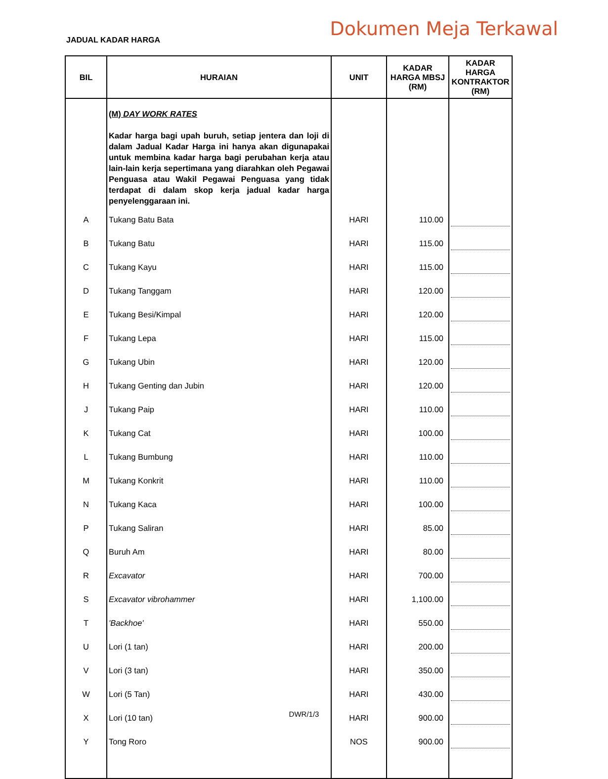JADUAL KADAR HARGA
Dokumen Meja Terkawal
| BIL | HURAIAN | UNIT | KADAR HARGA MBSJ (RM) | KADAR HARGA KONTRAKTOR (RM) |
| --- | --- | --- | --- | --- |
| | (M) DAY WORK RATES | | | |
| | Kadar harga bagi upah buruh, setiap jentera dan loji di dalam Jadual Kadar Harga ini hanya akan digunapakai untuk membina kadar harga bagi perubahan kerja atau lain-lain kerja sepertimana yang diarahkan oleh Pegawai Penguasa atau Wakil Pegawai Penguasa yang tidak terdapat di dalam skop kerja jadual kadar harga penyelenggaraan ini. | | | |
| A | Tukang Batu Bata | HARI | 110.00 | |
| B | Tukang Batu | HARI | 115.00 | |
| C | Tukang Kayu | HARI | 115.00 | |
| D | Tukang Tanggam | HARI | 120.00 | |
| E | Tukang Besi/Kimpal | HARI | 120.00 | |
| F | Tukang Lepa | HARI | 115.00 | |
| G | Tukang Ubin | HARI | 120.00 | |
| H | Tukang Genting dan Jubin | HARI | 120.00 | |
| J | Tukang Paip | HARI | 110.00 | |
| K | Tukang Cat | HARI | 100.00 | |
| L | Tukang Bumbung | HARI | 110.00 | |
| M | Tukang Konkrit | HARI | 110.00 | |
| N | Tukang Kaca | HARI | 100.00 | |
| P | Tukang Saliran | HARI | 85.00 | |
| Q | Buruh Am | HARI | 80.00 | |
| R | Excavator | HARI | 700.00 | |
| S | Excavator vibrohammer | HARI | 1,100.00 | |
| T | 'Backhoe' | HARI | 550.00 | |
| U | Lori (1 tan) | HARI | 200.00 | |
| V | Lori (3 tan) | HARI | 350.00 | |
| W | Lori (5 Tan) | HARI | 430.00 | |
| X | Lori (10 tan) | HARI | 900.00 | |
| Y | Tong Roro | NOS | 900.00 | |
DWR/1/3